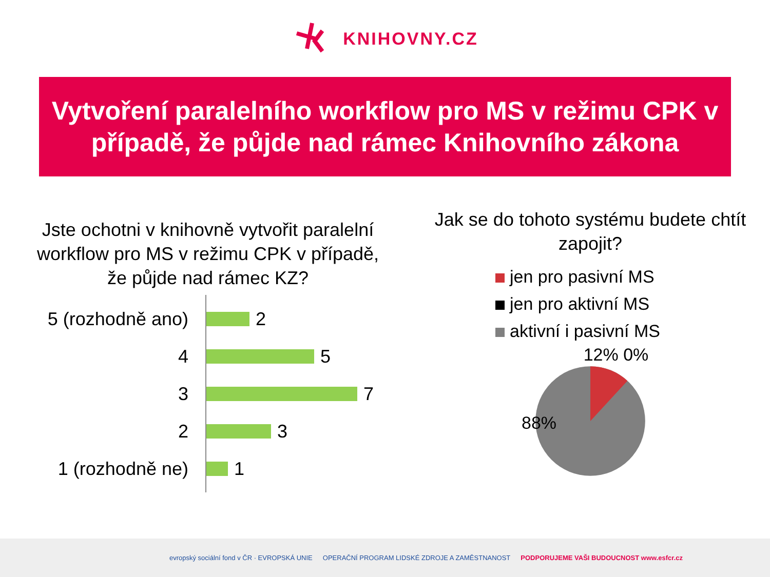KNIHOVNY.CZ
Vytvoření paralelního workflow pro MS v režimu CPK v případě, že půjde nad rámec Knihovního zákona
Jste ochotni v knihovně vytvořit paralelní workflow pro MS v režimu CPK v případě, že půjde nad rámec KZ?
5 (rozhodně ano)
2
4
5
3
7
2
3
1 (rozhodně ne)
1
Jak se do tohoto systému budete chtít zapojit?
jen pro pasivní MS
jen pro aktivní MS
aktivní i pasivní MS
12% 0%
88%
evropský sociální fond v ČR · EVROPSKÁ UNIE OPERAČNÍ PROGRAM LIDSKÉ ZDROJE A ZAMĚSTNANOST PODPORUJEME VAŠI BUDOUCNOST www.esfcr.cz